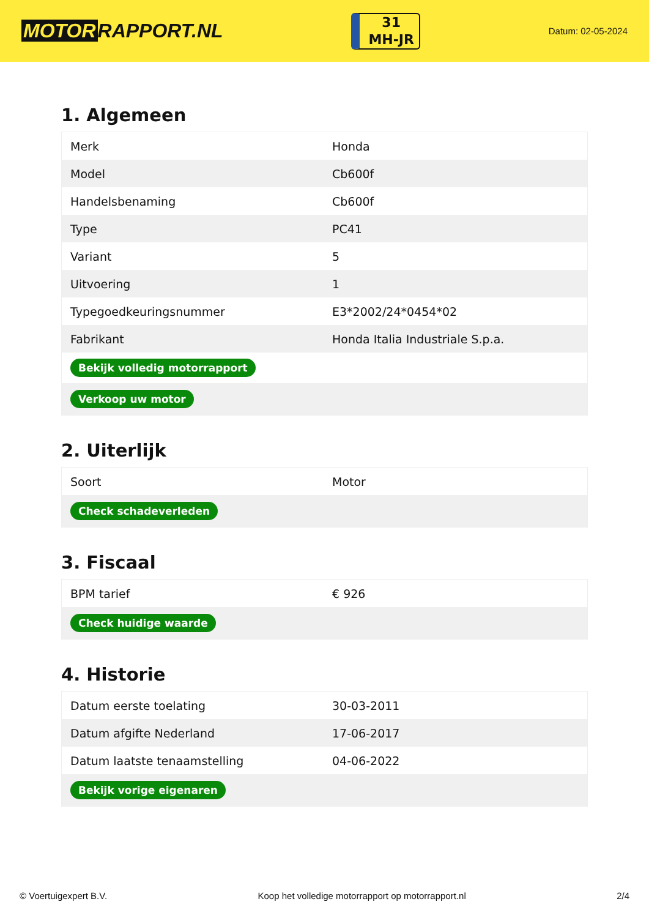MOTOR RAPPORT.NL
31
MH-JR
Datum: 02-05-2024
1. Algemeen
| Merk | Honda |
| Model | Cb600f |
| Handelsbenaming | Cb600f |
| Type | PC41 |
| Variant | 5 |
| Uitvoering | 1 |
| Typegoedkeuringsnummer | E3*2002/24*0454*02 |
| Fabrikant | Honda Italia Industriale S.p.a. |
| Bekijk volledig motorrapport | |
| Verkoop uw motor | |
2. Uiterlijk
| Soort | Motor |
| Check schadeverleden | |
3. Fiscaal
| BPM tarief | € 926 |
| Check huidige waarde | |
4. Historie
| Datum eerste toelating | 30-03-2011 |
| Datum afgifte Nederland | 17-06-2017 |
| Datum laatste tenaamstelling | 04-06-2022 |
| Bekijk vorige eigenaren | |
© Voertuigexpert B.V. Koop het volledige motorrapport op motorrapport.nl 2/4